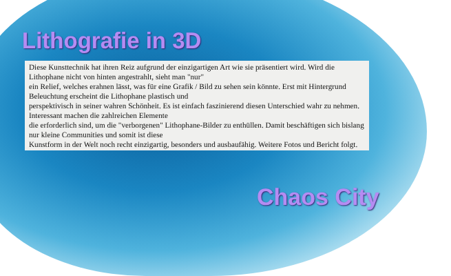Lithografie in 3D
Diese Kunsttechnik hat ihren Reiz aufgrund der einzigartigen Art wie sie präsentiert wird. Wird die Lithophane nicht von hinten angestrahlt, sieht man "nur"
ein Relief, welches erahnen lässt, was für eine Grafik / Bild zu sehen sein könnte. Erst mit Hintergrund Beleuchtung erscheint die Lithophane plastisch und
perspektivisch in seiner wahren Schönheit. Es ist einfach faszinierend diesen Unterschied wahr zu nehmen. Interessant machen die zahlreichen Elemente
die erforderlich sind, um die "verborgenen" Lithophane-Bilder zu enthüllen. Damit beschäftigen sich bislang nur kleine Communities und somit ist diese
Kunstform in der Welt noch recht einzigartig, besonders und ausbaufähig. Weitere Fotos und Bericht folgt.
Chaos City